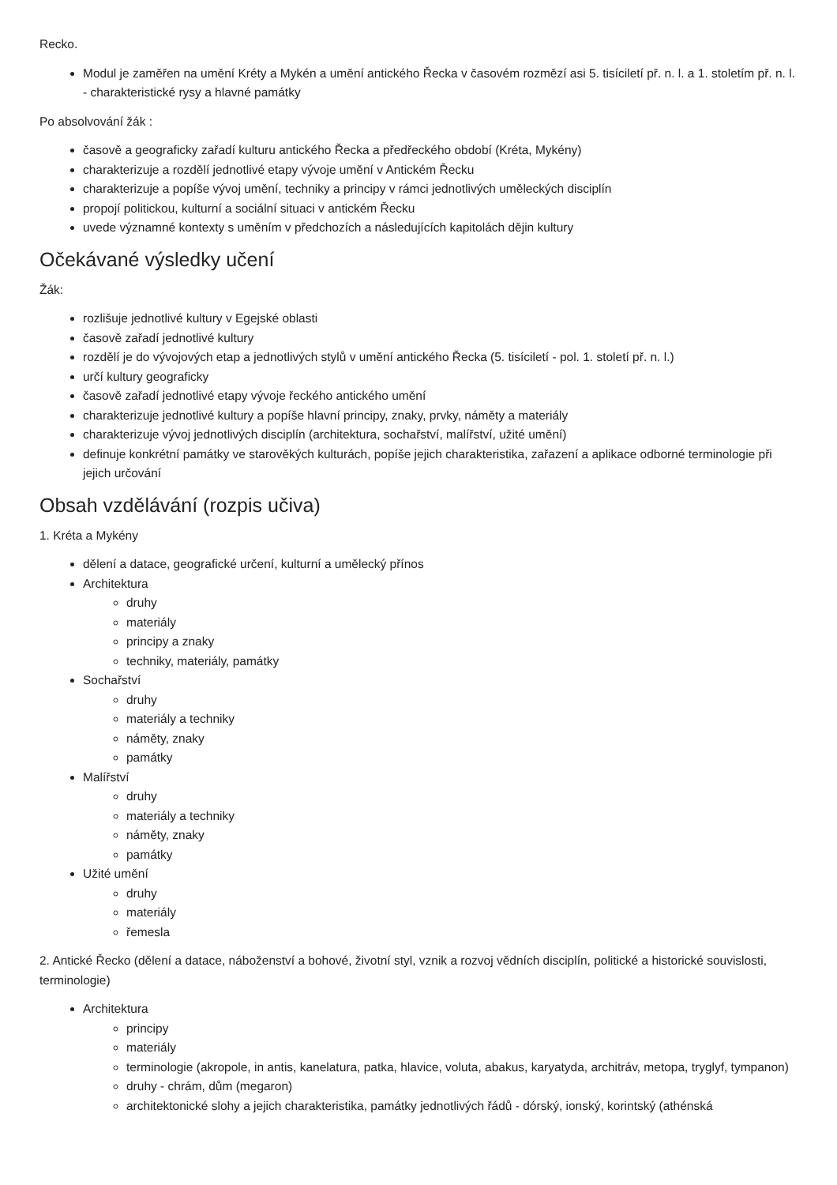Recko.
Modul je zaměřen na umění Kréty a Mykén a umění antického Řecka v časovém rozmězí asi 5. tisíciletí př. n. l. a 1. stoletím př. n. l. - charakteristické rysy a hlavné památky
Po absolvování žák :
časově a geograficky zařadí kulturu antického Řecka a předřeckého období (Kréta, Mykény)
charakterizuje a rozdělí jednotlivé etapy vývoje umění v Antickém Řecku
charakterizuje a popíše vývoj umění, techniky a principy v rámci jednotlivých uměleckých disciplín
propojí politickou, kulturní a sociální situaci v antickém Řecku
uvede významné kontexty s uměním v předchozích a následujících kapitolách dějin kultury
Očekávané výsledky učení
Žák:
rozlišuje jednotlivé kultury v Egejské oblasti
časově zařadí jednotlivé kultury
rozdělí je do vývojových etap a jednotlivých stylů v umění antického Řecka (5. tisíciletí - pol. 1. století př. n. l.)
určí kultury geograficky
časově zařadí jednotlivé etapy vývoje řeckého antického umění
charakterizuje jednotlivé kultury a popíše hlavní principy, znaky, prvky, náměty a materiály
charakterizuje vývoj jednotlivých disciplín (architektura, sochařství, malířství, užité umění)
definuje konkrétní památky ve starověkých kulturách, popíše jejich charakteristika, zařazení a aplikace odborné terminologie při jejich určování
Obsah vzdělávání (rozpis učiva)
1. Kréta a Mykény
dělení a datace, geografické určení, kulturní a umělecký přínos
Architektura
druhy
materiály
principy a znaky
techniky, materiály, památky
Sochařství
druhy
materiály a techniky
náměty, znaky
památky
Malířství
druhy
materiály a techniky
náměty, znaky
památky
Užité umění
druhy
materiály
řemesla
2. Antické Řecko (dělení a datace, náboženství a bohové, životní styl, vznik a rozvoj vědních disciplín, politické a historické souvislosti, terminologie)
Architektura
principy
materiály
terminologie (akropole, in antis, kanelatura, patka, hlavice, voluta, abakus, karyatyda, architráv, metopa, tryglyf, tympanon)
druhy - chrám, dům (megaron)
architektonické slohy a jejich charakteristika, památky jednotlivých řádů - dórský, ionský, korintský (athénská